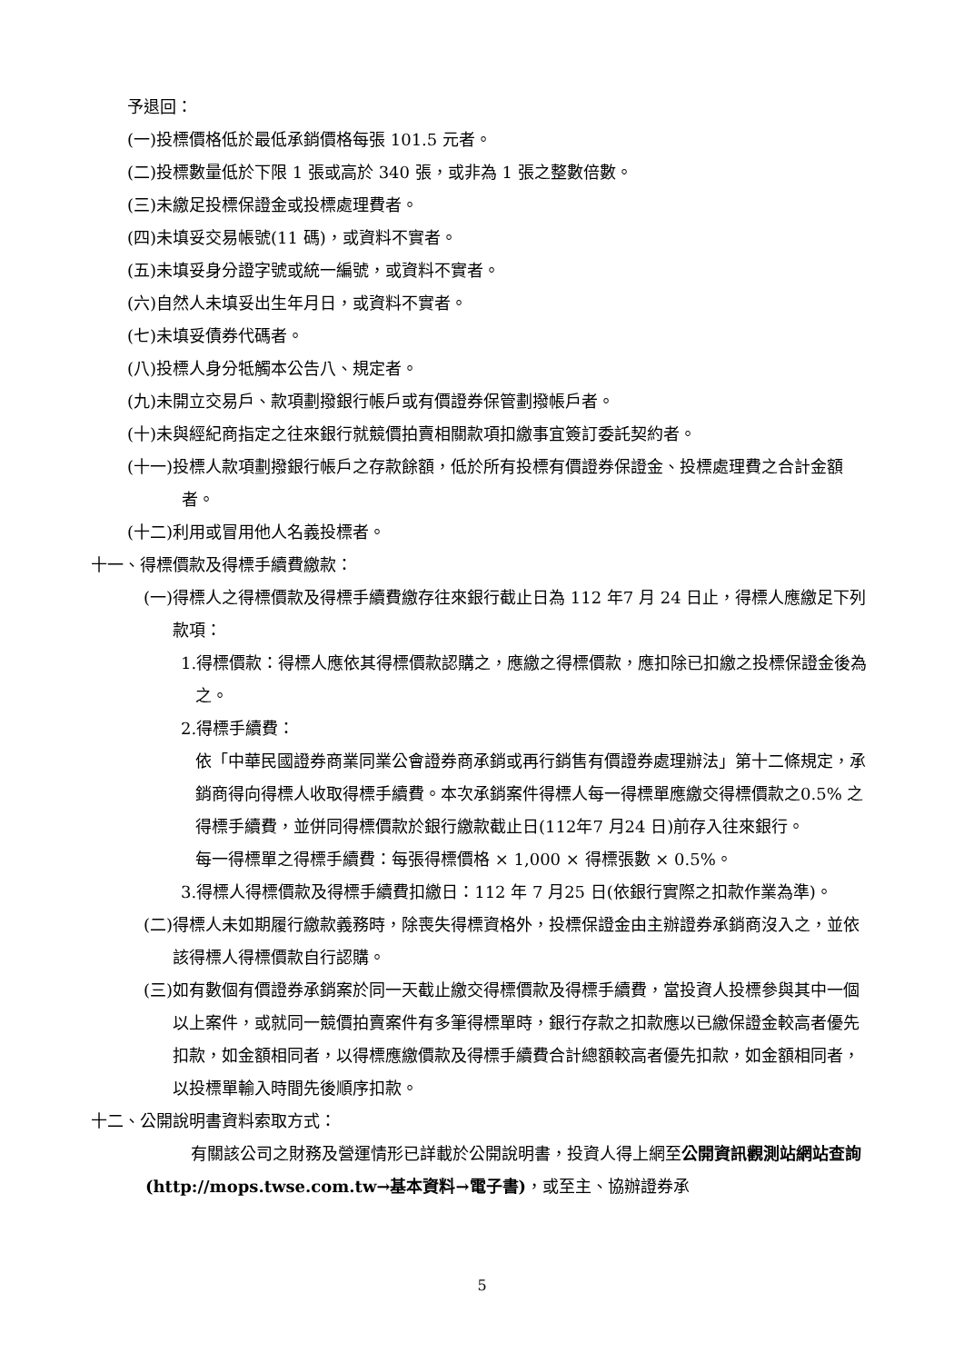予退回：
(一)投標價格低於最低承銷價格每張 101.5 元者。
(二)投標數量低於下限 1 張或高於 340 張，或非為 1 張之整數倍數。
(三)未繳足投標保證金或投標處理費者。
(四)未填妥交易帳號(11 碼)，或資料不實者。
(五)未填妥身分證字號或統一編號，或資料不實者。
(六)自然人未填妥出生年月日，或資料不實者。
(七)未填妥債券代碼者。
(八)投標人身分牴觸本公告八、規定者。
(九)未開立交易戶、款項劃撥銀行帳戶或有價證券保管劃撥帳戶者。
(十)未與經紀商指定之往來銀行就競價拍賣相關款項扣繳事宜簽訂委託契約者。
(十一)投標人款項劃撥銀行帳戶之存款餘額，低於所有投標有價證券保證金、投標處理費之合計金額者。
(十二)利用或冒用他人名義投標者。
十一、得標價款及得標手續費繳款：
(一)得標人之得標價款及得標手續費繳存往來銀行截止日為 112 年7 月 24 日止，得標人應繳足下列款項：
1.得標價款：得標人應依其得標價款認購之，應繳之得標價款，應扣除已扣繳之投標保證金後為之。
2.得標手續費：
依「中華民國證券商業同業公會證券商承銷或再行銷售有價證券處理辦法」第十二條規定，承銷商得向得標人收取得標手續費。本次承銷案件得標人每一得標單應繳交得標價款之0.5% 之得標手續費，並併同得標價款於銀行繳款截止日(112年7 月24 日)前存入往來銀行。
每一得標單之得標手續費：每張得標價格 × 1,000 × 得標張數 × 0.5%。
3.得標人得標價款及得標手續費扣繳日：112 年 7 月25 日(依銀行實際之扣款作業為準)。
(二)得標人未如期履行繳款義務時，除喪失得標資格外，投標保證金由主辦證券承銷商沒入之，並依該得標人得標價款自行認購。
(三)如有數個有價證券承銷案於同一天截止繳交得標價款及得標手續費，當投資人投標參與其中一個以上案件，或就同一競價拍賣案件有多筆得標單時，銀行存款之扣款應以已繳保證金較高者優先扣款，如金額相同者，以得標應繳價款及得標手續費合計總額較高者優先扣款，如金額相同者，以投標單輸入時間先後順序扣款。
十二、公開說明書資料索取方式：
有關該公司之財務及營運情形已詳載於公開說明書，投資人得上網至公開資訊觀測站網站查詢(http://mops.twse.com.tw→基本資料→電子書)，或至主、協辦證券承
5